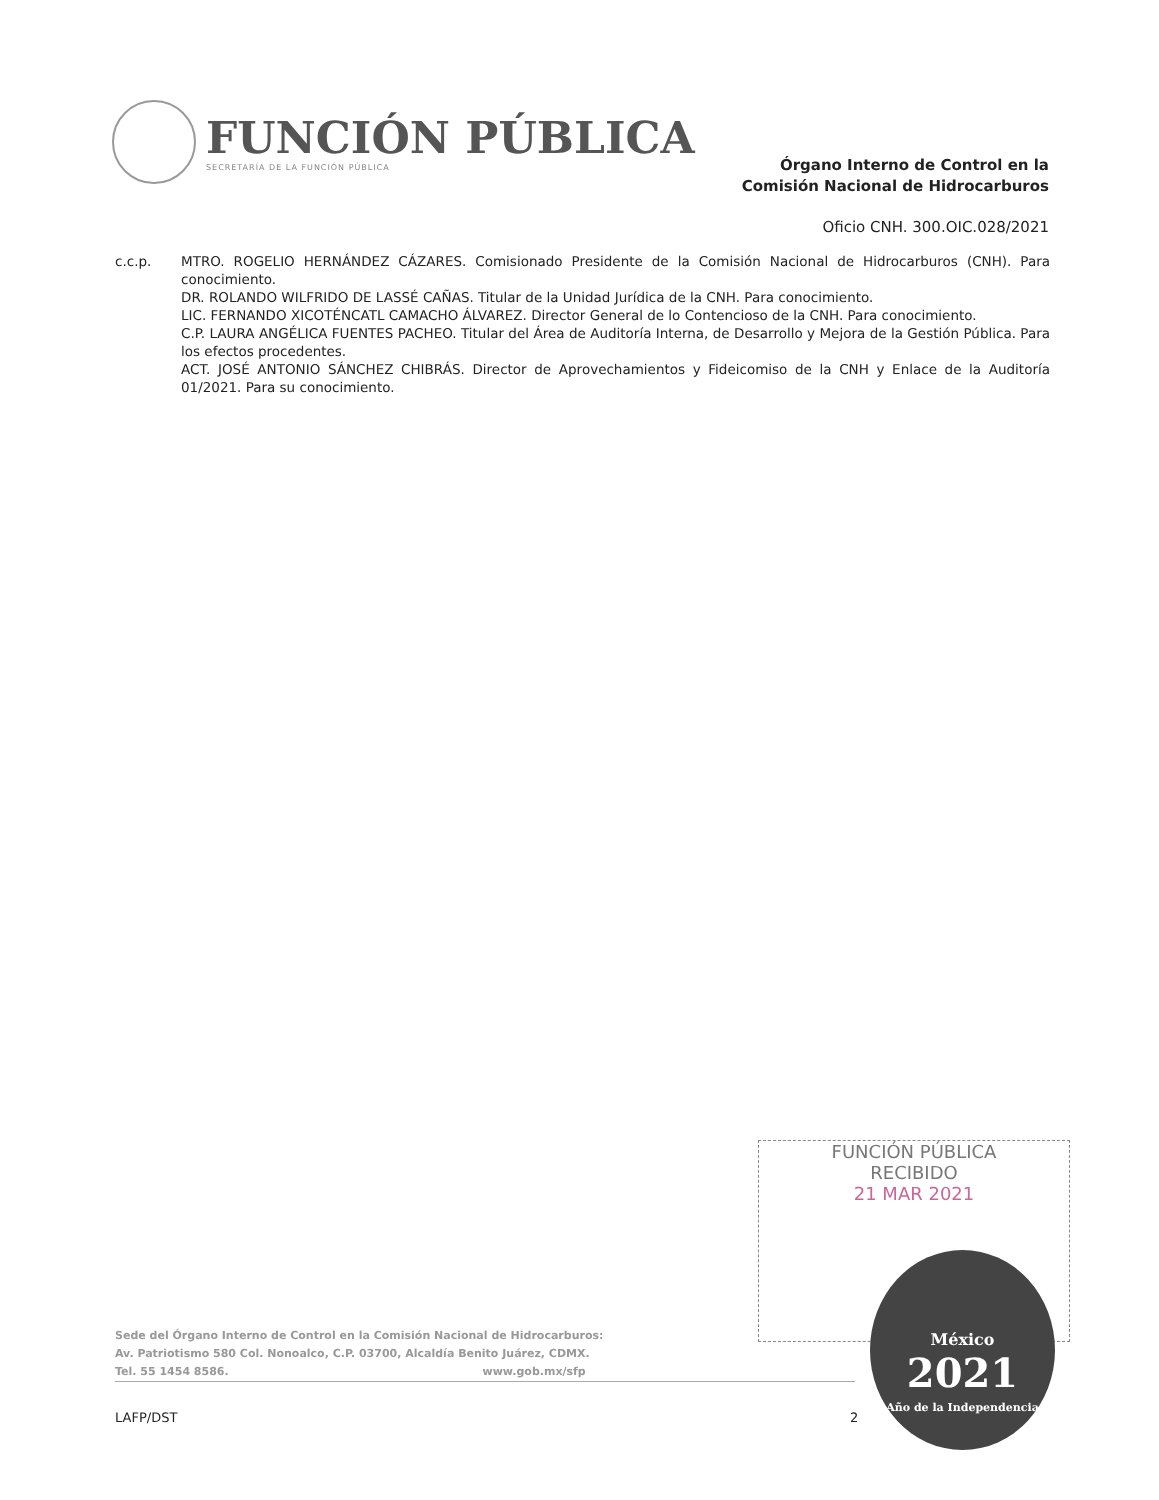FUNCIÓN PÚBLICA
SECRETARÍA DE LA FUNCIÓN PÚBLICA
Órgano Interno de Control en la
Comisión Nacional de Hidrocarburos
Oficio CNH. 300.OIC.028/2021
c.c.p. MTRO. ROGELIO HERNÁNDEZ CÁZARES. Comisionado Presidente de la Comisión Nacional de Hidrocarburos (CNH). Para conocimiento.
DR. ROLANDO WILFRIDO DE LASSÉ CAÑAS. Titular de la Unidad Jurídica de la CNH. Para conocimiento.
LIC. FERNANDO XICOTÉNCATL CAMACHO ÁLVAREZ. Director General de lo Contencioso de la CNH. Para conocimiento.
C.P. LAURA ANGÉLICA FUENTES PACHEO. Titular del Área de Auditoría Interna, de Desarrollo y Mejora de la Gestión Pública. Para los efectos procedentes.
ACT. JOSÉ ANTONIO SÁNCHEZ CHIBRÁS. Director de Aprovechamientos y Fideicomiso de la CNH y Enlace de la Auditoría 01/2021. Para su conocimiento.
FUNCIÓN PÚBLICA
RECIBIDO
21 MAR 2021
México
2021
Año de la Independencia
Sede del Órgano Interno de Control en la Comisión Nacional de Hidrocarburos:
Av. Patriotismo 580 Col. Nonoalco, C.P. 03700, Alcaldía Benito Juárez, CDMX.
Tel. 55 1454 8586. www.gob.mx/sfp
LAFP/DST 2